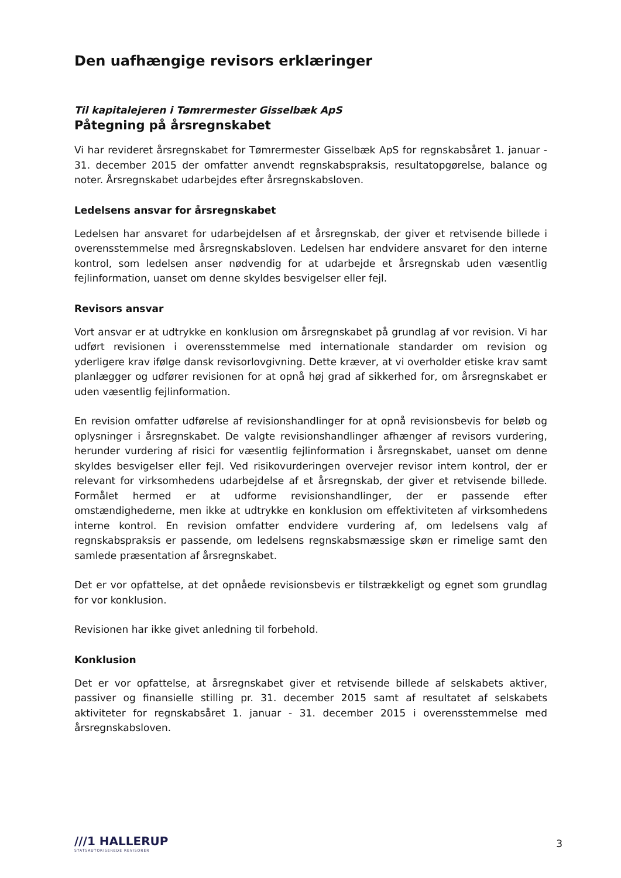Den uafhængige revisors erklæringer
Til kapitalejeren i Tømrermester Gisselbæk ApS
Påtegning på årsregnskabet
Vi har revideret årsregnskabet for Tømrermester Gisselbæk ApS for regnskabsåret 1. januar - 31. december 2015 der omfatter anvendt regnskabspraksis, resultatopgørelse, balance og noter. Årsregnskabet udarbejdes efter årsregnskabsloven.
Ledelsens ansvar for årsregnskabet
Ledelsen har ansvaret for udarbejdelsen af et årsregnskab, der giver et retvisende billede i overensstemmelse med årsregnskabsloven. Ledelsen har endvidere ansvaret for den interne kontrol, som ledelsen anser nødvendig for at udarbejde et årsregnskab uden væsentlig fejlinformation, uanset om denne skyldes besvigelser eller fejl.
Revisors ansvar
Vort ansvar er at udtrykke en konklusion om årsregnskabet på grundlag af vor revision. Vi har udført revisionen i overensstemmelse med internationale standarder om revision og yderligere krav ifølge dansk revisorlovgivning. Dette kræver, at vi overholder etiske krav samt planlægger og udfører revisionen for at opnå høj grad af sikkerhed for, om årsregnskabet er uden væsentlig fejlinformation.
En revision omfatter udførelse af revisionshandlinger for at opnå revisionsbevis for beløb og oplysninger i årsregnskabet. De valgte revisionshandlinger afhænger af revisors vurdering, herunder vurdering af risici for væsentlig fejlinformation i årsregnskabet, uanset om denne skyldes besvigelser eller fejl. Ved risikovurderingen overvejer revisor intern kontrol, der er relevant for virksomhedens udarbejdelse af et årsregnskab, der giver et retvisende billede. Formålet hermed er at udforme revisionshandlinger, der er passende efter omstændighederne, men ikke at udtrykke en konklusion om effektiviteten af virksomhedens interne kontrol. En revision omfatter endvidere vurdering af, om ledelsens valg af regnskabspraksis er passende, om ledelsens regnskabsmæssige skøn er rimelige samt den samlede præsentation af årsregnskabet.
Det er vor opfattelse, at det opnåede revisionsbevis er tilstrækkeligt og egnet som grundlag for vor konklusion.
Revisionen har ikke givet anledning til forbehold.
Konklusion
Det er vor opfattelse, at årsregnskabet giver et retvisende billede af selskabets aktiver, passiver og finansielle stilling pr. 31. december 2015 samt af resultatet af selskabets aktiviteter for regnskabsåret 1. januar - 31. december 2015 i overensstemmelse med årsregnskabsloven.
///1 HALLERUP
STATSAUTORISEREDE REVISORER
3